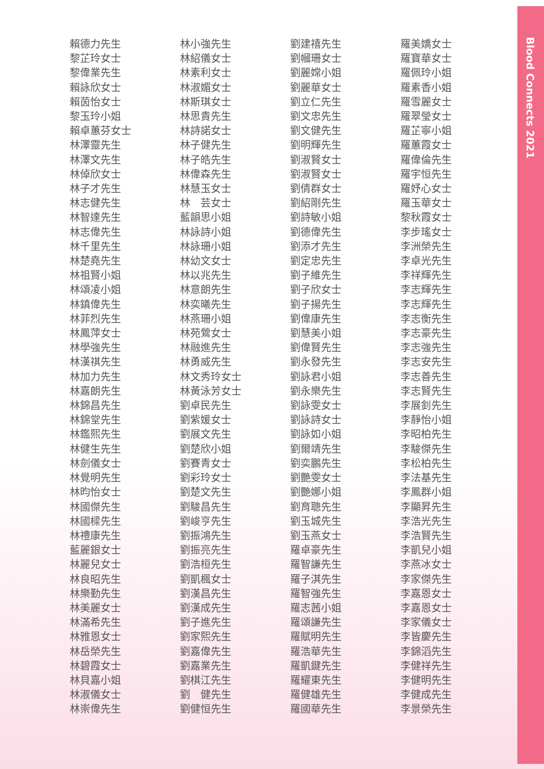Blood Connects 2021
賴德力先生
黎芷玲女士
黎偉業先生
賴詠欣女士
賴茵怡女士
黎玉玲小姐
賴卓蕙芬女士
林澤靈先生
林澤文先生
林倬欣女士
林子才先生
林志健先生
林智達先生
林志偉先生
林千里先生
林楚堯先生
林祖賢小姐
林頌凌小姐
林鎮偉先生
林菲烈先生
林鳳萍女士
林學強先生
林漢祺先生
林加力先生
林嘉朗先生
林錦昌先生
林錦堂先生
林鑑熙先生
林健生先生
林劍儀女士
林覺明先生
林昀怡女士
林國傑先生
林國樑先生
林禮康先生
藍麗銀女士
林麗兒女士
林良昭先生
林樂勤先生
林美麗女士
林滿希先生
林雅恩女士
林岳榮先生
林碧霞女士
林貝嘉小姐
林淑儀女士
林崇偉先生
林小強先生
林紹儀女士
林素利女士
林淑媚女士
林斯琪女士
林思貴先生
林詩諾女士
林子健先生
林子皓先生
林偉森先生
林慧玉女士
林　芸女士
藍韻思小姐
林詠詩小姐
林詠珊小姐
林幼文女士
林以兆先生
林意朗先生
林奕曦先生
林燕珊小姐
林苑鶯女士
林融進先生
林勇威先生
林文秀玲女士
林黃泳芳女士
劉卓民先生
劉紫媛女士
劉展文先生
劉楚欣小姐
劉賽青女士
劉彩玲女士
劉楚文先生
劉駿昌先生
劉峻亨先生
劉振鴻先生
劉振亮先生
劉浩桓先生
劉凱楓女士
劉漢昌先生
劉漢成先生
劉子進先生
劉家熙先生
劉嘉偉先生
劉嘉業先生
劉棋江先生
劉　健先生
劉健恒先生
劉建禧先生
劉幗珊女士
劉麗嫦小姐
劉麗華女士
劉立仁先生
劉文忠先生
劉文健先生
劉明輝先生
劉淑賢女士
劉淑賢女士
劉倩群女士
劉紹剛先生
劉詩敏小姐
劉德偉先生
劉添才先生
劉定忠先生
劉子維先生
劉子欣女士
劉子揚先生
劉偉康先生
劉慧美小姐
劉偉賢先生
劉永發先生
劉詠君小姐
劉永樂先生
劉詠雯女士
劉詠詩女士
劉詠如小姐
劉爾靖先生
劉奕鵬先生
劉艷雯女士
劉艷娜小姐
劉育聰先生
劉玉城先生
劉玉燕女士
羅卓豪先生
羅智謙先生
羅子淇先生
羅智強先生
羅志茜小姐
羅頌謙先生
羅賦明先生
羅浩華先生
羅凱鍵先生
羅耀東先生
羅健雄先生
羅國華先生
羅美嬌女士
羅寶華女士
羅佩玲小姐
羅素香小姐
羅雪麗女士
羅翠瑩女士
羅芷寧小姐
羅蕙霞女士
羅偉倫先生
羅宇恒先生
羅妤心女士
羅玉華女士
黎秋霞女士
李步瑤女士
李洲榮先生
李卓光先生
李祥輝先生
李志輝先生
李志輝先生
李志衡先生
李志豪先生
李志強先生
李志安先生
李志善先生
李志賢先生
李展釗先生
李靜怡小姐
李昭柏先生
李駿傑先生
李松柏先生
李法基先生
李鳳群小姐
李顯昇先生
李浩光先生
李浩賢先生
李凱兒小姐
李燕冰女士
李家傑先生
李嘉恩女士
李嘉恩女士
李家儀女士
李皆慶先生
李錦滔先生
李健祥先生
李健明先生
李健成先生
李景榮先生